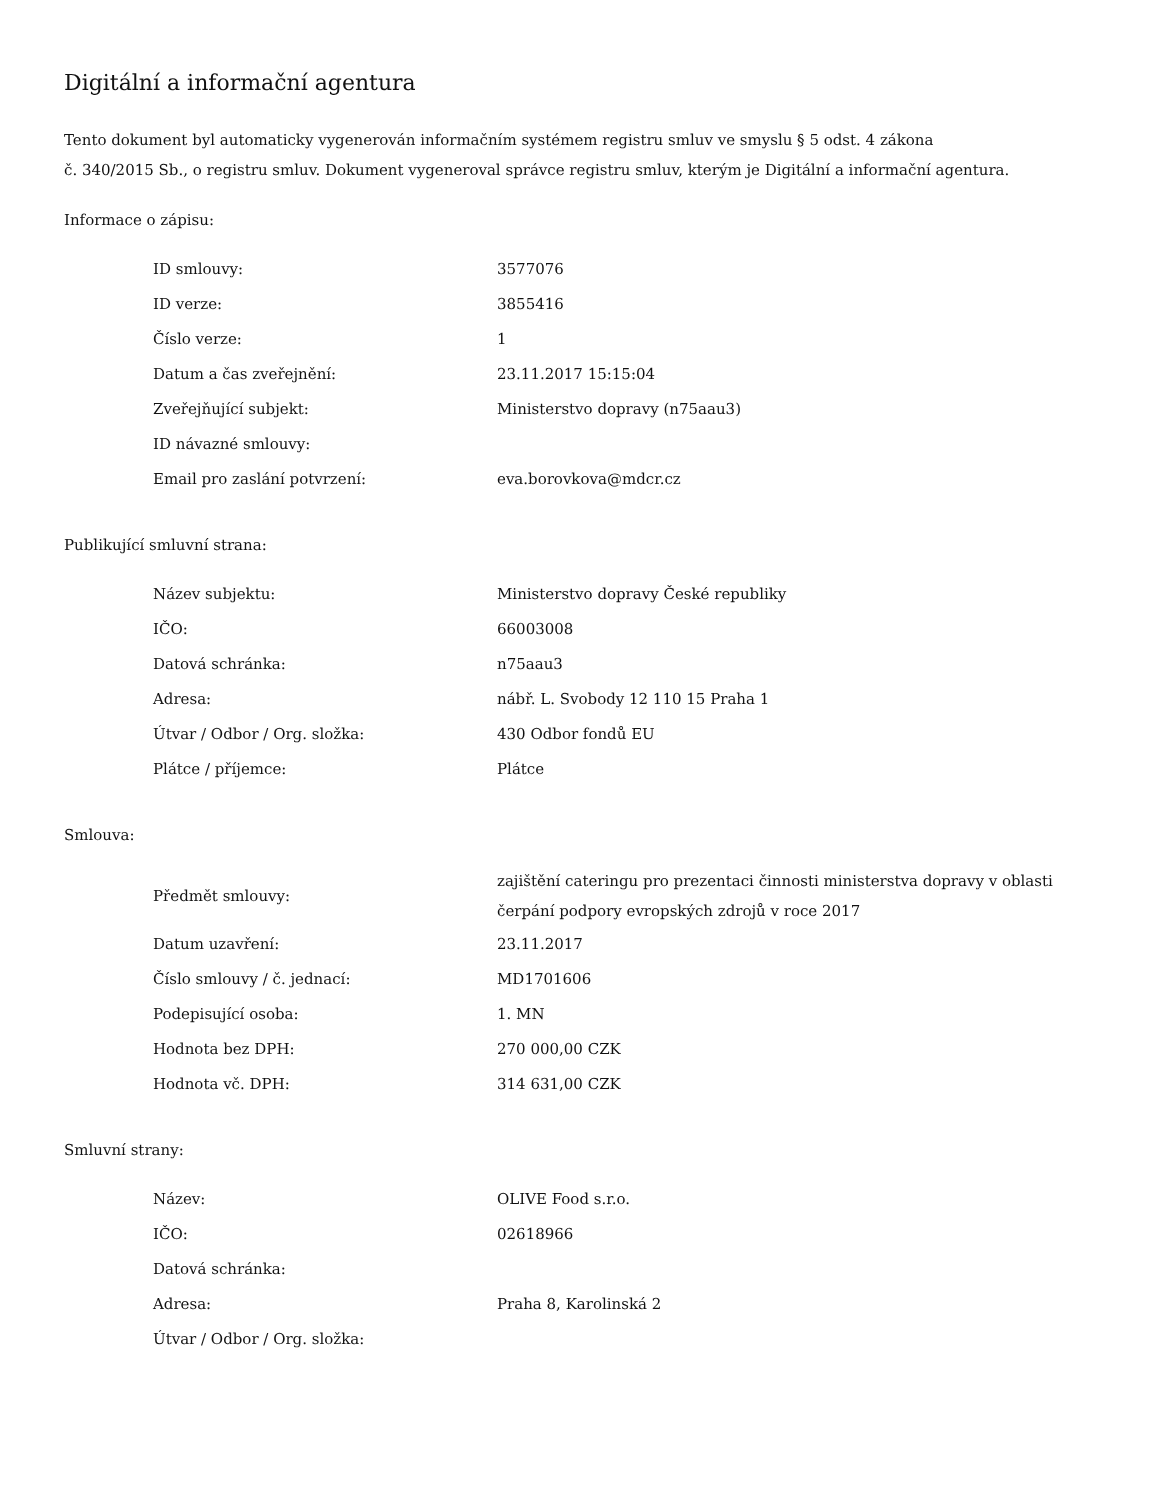Digitální a informační agentura
Tento dokument byl automaticky vygenerován informačním systémem registru smluv ve smyslu § 5 odst. 4 zákona
č. 340/2015 Sb., o registru smluv. Dokument vygeneroval správce registru smluv, kterým je Digitální a informační agentura.
Informace o zápisu:
| ID smlouvy: | 3577076 |
| ID verze: | 3855416 |
| Číslo verze: | 1 |
| Datum a čas zveřejnění: | 23.11.2017 15:15:04 |
| Zveřejňující subjekt: | Ministerstvo dopravy (n75aau3) |
| ID návazné smlouvy: | |
| Email pro zaslání potvrzení: | eva.borovkova@mdcr.cz |
Publikující smluvní strana:
| Název subjektu: | Ministerstvo dopravy České republiky |
| IČO: | 66003008 |
| Datová schránka: | n75aau3 |
| Adresa: | nábř. L. Svobody 12 110 15 Praha 1 |
| Útvar / Odbor / Org. složka: | 430 Odbor fondů EU |
| Plátce / příjemce: | Plátce |
Smlouva:
| Předmět smlouvy: | zajištění cateringu pro prezentaci činnosti ministerstva dopravy v oblasti čerpání podpory evropských zdrojů v roce 2017 |
| Datum uzavření: | 23.11.2017 |
| Číslo smlouvy / č. jednací: | MD1701606 |
| Podepisující osoba: | 1. MN |
| Hodnota bez DPH: | 270 000,00 CZK |
| Hodnota vč. DPH: | 314 631,00 CZK |
Smluvní strany:
| Název: | OLIVE Food s.r.o. |
| IČO: | 02618966 |
| Datová schránka: | |
| Adresa: | Praha 8, Karolinská 2 |
| Útvar / Odbor / Org. složka: | |